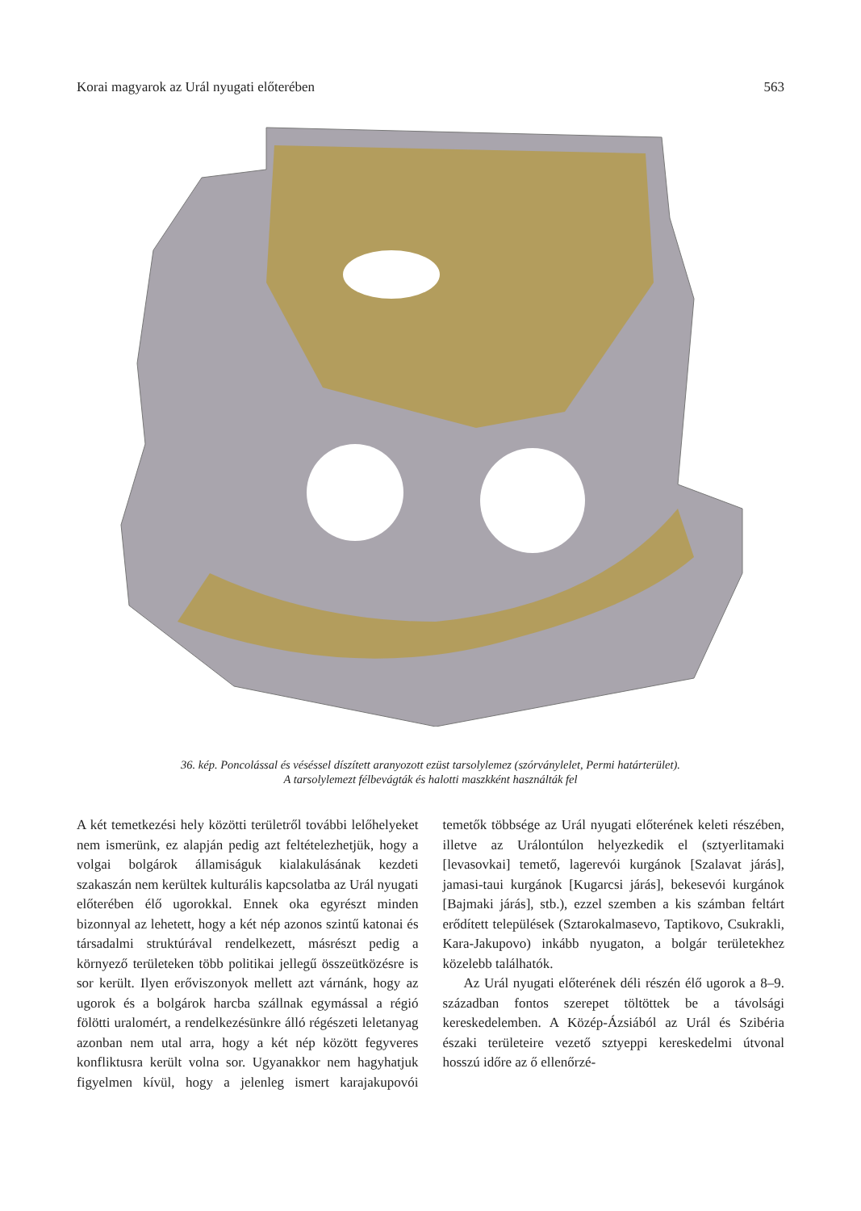Korai magyarok az Urál nyugati előterében 563
36. kép. Poncolással és véséssel díszített aranyozott ezüst tarsolylemez (szórványlelet, Permi határterület).
A tarsolylemezt félbevágták és halotti maszkként használták fel
A két temetkezési hely közötti területről további lelőhelyeket nem ismerünk, ez alapján pedig azt feltételezhetjük, hogy a volgai bolgárok államiságuk kialakulásának kezdeti szakaszán nem kerültek kulturális kapcsolatba az Urál nyugati előterében élő ugorokkal. Ennek oka egyrészt minden bizonnyal az lehetett, hogy a két nép azonos szintű katonai és társadalmi struktúrával rendelkezett, másrészt pedig a környező területeken több politikai jellegű összeütközésre is sor került. Ilyen erőviszonyok mellett azt várnánk, hogy az ugorok és a bolgárok harcba szállnak egymással a régió fölötti uralomért, a rendelkezésünkre álló régészeti leletanyag azonban nem utal arra, hogy a két nép között fegyveres konfliktusra került volna sor. Ugyanakkor nem hagyhatjuk figyelmen kívül, hogy a jelenleg ismert karajakupovói temetők többsége az Urál nyugati előterének keleti részében, illetve az Urálontúlon helyezkedik el (sztyerlitamaki [levasovkai] temető, lagerevói kurgánok [Szalavat járás], jamasi-taui kurgánok [Kugarcsi járás], bekesevói kurgánok [Bajmaki járás], stb.), ezzel szemben a kis számban feltárt erődített települések (Sztarokalmasevo, Taptikovo, Csukrakli, Kara-Jakupovo) inkább nyugaton, a bolgár területekhez közelebb találhatók.
Az Urál nyugati előterének déli részén élő ugorok a 8–9. században fontos szerepet töltöttek be a távolsági kereskedelemben. A Közép-Ázsiából az Urál és Szibéria északi területeire vezető sztyeppi kereskedelmi útvonal hosszú időre az ő ellenőrzé-